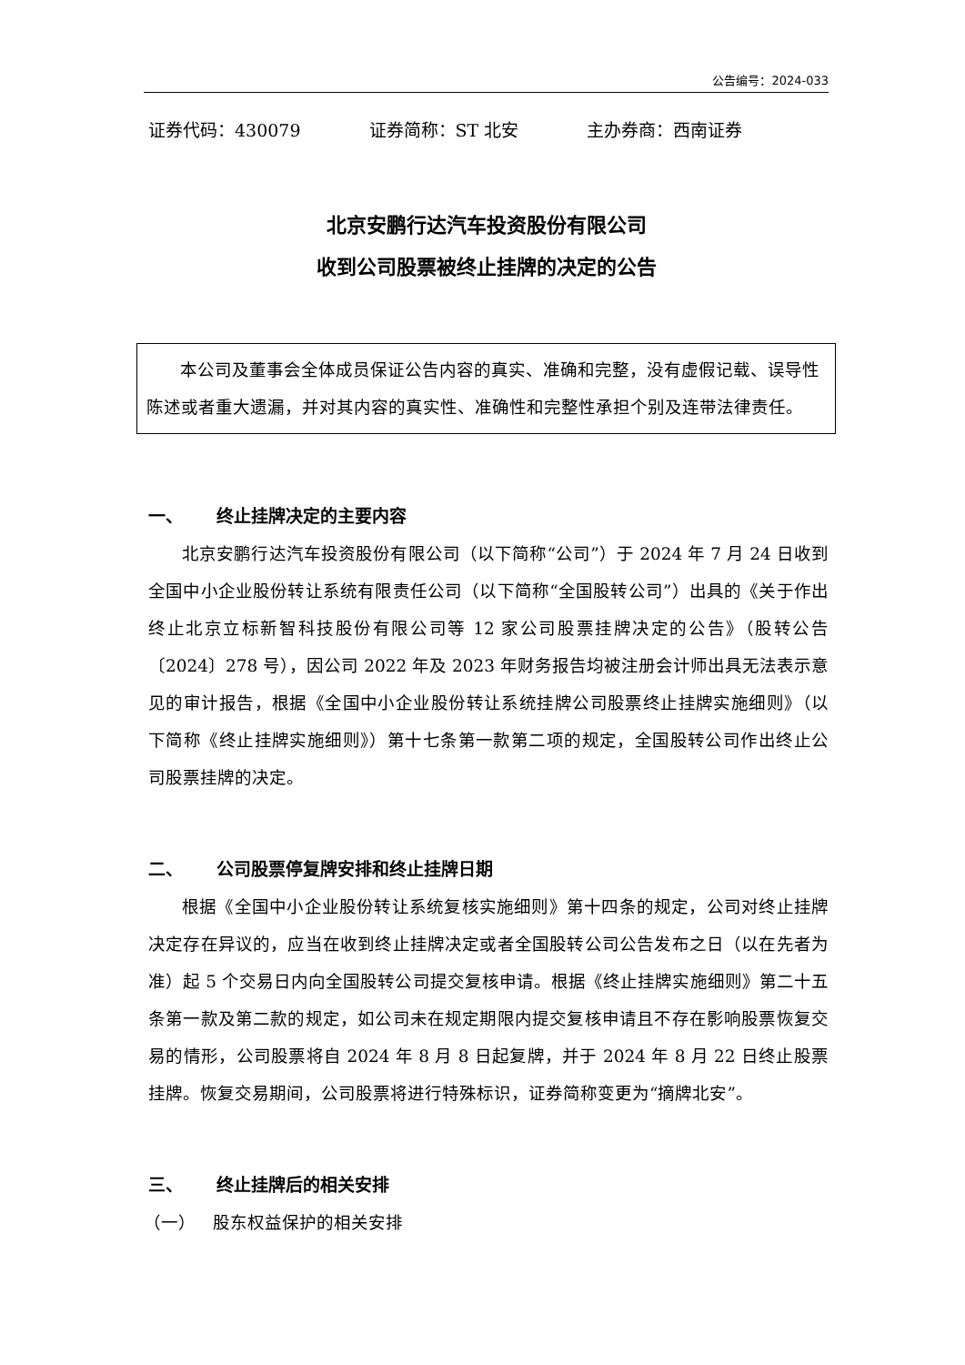公告编号：2024-033
证券代码：430079 证券简称：ST 北安 主办券商：西南证券
北京安鹏行达汽车投资股份有限公司
收到公司股票被终止挂牌的决定的公告
  本公司及董事会全体成员保证公告内容的真实、准确和完整，没有虚假记载、误导性陈述或者重大遗漏，并对其内容的真实性、准确性和完整性承担个别及连带法律责任。
一、 终止挂牌决定的主要内容
北京安鹏行达汽车投资股份有限公司（以下简称“公司”）于 2024 年 7 月 24 日收到全国中小企业股份转让系统有限责任公司（以下简称“全国股转公司”）出具的《关于作出终止北京立标新智科技股份有限公司等 12 家公司股票挂牌决定的公告》（股转公告〔2024〕278 号），因公司 2022 年及 2023 年财务报告均被注册会计师出具无法表示意见的审计报告，根据《全国中小企业股份转让系统挂牌公司股票终止挂牌实施细则》（以下简称《终止挂牌实施细则》）第十七条第一款第二项的规定，全国股转公司作出终止公司股票挂牌的决定。
二、 公司股票停复牌安排和终止挂牌日期
根据《全国中小企业股份转让系统复核实施细则》第十四条的规定，公司对终止挂牌决定存在异议的，应当在收到终止挂牌决定或者全国股转公司公告发布之日（以在先者为准）起 5 个交易日内向全国股转公司提交复核申请。根据《终止挂牌实施细则》第二十五条第一款及第二款的规定，如公司未在规定期限内提交复核申请且不存在影响股票恢复交易的情形，公司股票将自 2024 年 8 月 8 日起复牌，并于 2024 年 8 月 22 日终止股票挂牌。恢复交易期间，公司股票将进行特殊标识，证券简称变更为“摘牌北安”。
三、 终止挂牌后的相关安排
（一） 股东权益保护的相关安排